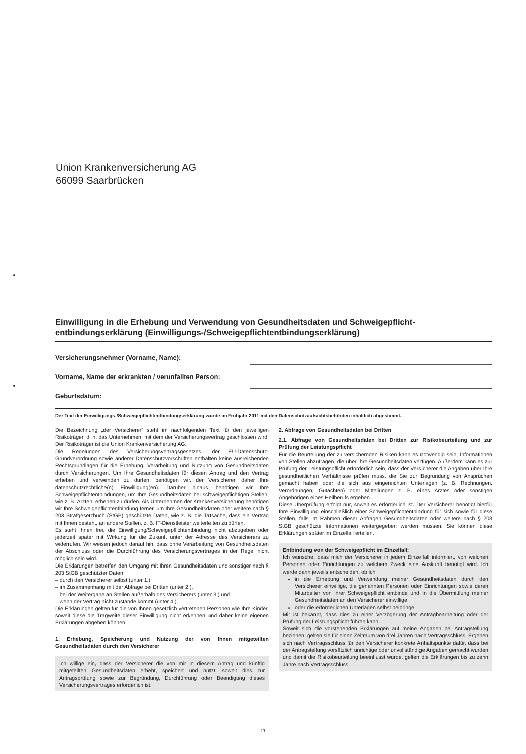Union Krankenversicherung AG
66099 Saarbrücken
Einwilligung in die Erhebung und Verwendung von Gesundheitsdaten und Schweigepflicht­entbindungserklärung (Einwilligungs-/Schweigepflichtentbindungserklärung)
Versicherungsnehmer (Vorname, Name):
Vorname, Name der erkrankten / verunfallten Person:
Geburtsdatum:
Der Text der Einwilligungs-/Schweigepflichtentbindungserklärung wurde im Frühjahr 2011 mit den Datenschutzaufsichtsbehörden inhaltlich abgestimmt.
Die Bezeichnung „der Versicherer“ steht im nachfolgenden Text für den jeweiligen Risikoträger, d. h. das Unternehmen, mit dem der Versicherungsvertrag geschlossen wird. Der Risikoträger ist die Union Krankenversicherung AG.
Die Regelungen des Versicherungsvertragsgesetzes, der EU-Datenschutz-Grundverordnung sowie anderer Datenschutzvorschriften enthalten keine ausreichenden Rechtsgrundlagen für die Erhebung, Verarbeitung und Nutzung von Gesundheitsdaten durch Versicherungen. Um Ihre Gesundheitsdaten für diesen Antrag und den Vertrag erheben und verwenden zu dürfen, benötigen wir, der Versicherer, daher Ihre datenschutzrechtliche(n) Einwilligung(en). Darüber hinaus benötigen wir Ihre Schweigepflichtentbindungen, um Ihre Gesundheitsdaten bei schweigepflichtigen Stellen, wie z. B. Ärzten, erheben zu dürfen. Als Unternehmen der Krankenversicherung benötigen wir Ihre Schweigepflichtentbindung ferner, um Ihre Gesundheitsdaten oder weitere nach § 203 Strafgesetzbuch (StGB) geschützte Daten, wie z. B. die Tatsache, dass ein Vertrag mit Ihnen besteht, an andere Stellen, z. B. IT-Dienstleister weiterleiten zu dürfen.
Es steht Ihnen frei, die Einwilligung/Schweigepflichtentbindung nicht abzugeben oder jederzeit später mit Wirkung für die Zukunft unter der Adresse des Versicherers zu widerrufen. Wir weisen jedoch darauf hin, dass ohne Verarbeitung von Gesundheitsdaten der Abschluss oder die Durchführung des Versicherungsvertrages in der Regel nicht möglich sein wird.
Die Erklärungen betreffen den Umgang mit Ihren Gesundheitsdaten und sonstiger nach § 203 StGB geschützter Daten
– durch den Versicherer selbst (unter 1.)
– im Zusammenhang mit der Abfrage bei Dritten (unter 2.),
– bei der Weitergabe an Stellen außerhalb des Versicherers (unter 3.) und
– wenn der Vertrag nicht zustande kommt (unter 4.).
Die Erklärungen gelten für die von Ihnen gesetzlich vertretenen Personen wie Ihre Kinder, soweit diese die Tragweite dieser Einwilligung nicht erkennen und daher keine eigenen Erklärungen abgeben können.
1. Erhebung, Speicherung und Nutzung der von Ihnen mitgeteilten Gesundheitsdaten durch den Versicherer
Ich willige ein, dass der Versicherer die von mir in diesem Antrag und künftig mitgeteilten Gesundheitsdaten erhebt, speichert und nutzt, soweit dies zur Antragsprüfung sowie zur Begründung, Durchführung oder Beendigung dieses Versicherungsvertrages erforderlich ist.
2. Abfrage von Gesundheitsdaten bei Dritten
2.1. Abfrage von Gesundheitsdaten bei Dritten zur Risikobeurteilung und zur Prüfung der Leistungspflicht
Für die Beurteilung der zu versichernden Risiken kann es notwendig sein, Informationen von Stellen abzufragen, die über Ihre Gesundheitsdaten verfügen. Außerdem kann es zur Prüfung der Leistungspflicht erforderlich sein, dass der Versicherer die Angaben über Ihre gesundheitlichen Verhältnisse prüfen muss, die Sie zur Begründung von Ansprüchen gemacht haben oder die sich aus eingereichten Unterlagen (z. B. Rechnungen, Verordnungen, Gutachten) oder Mitteilungen z. B. eines Arztes oder sonstigen Angehörigen eines Heilberufs ergeben.
Diese Überprüfung erfolgt nur, soweit es erforderlich ist. Der Versicherer benötigt hierfür Ihre Einwilligung einschließlich einer Schweigepflichtentbindung für sich sowie für diese Stellen, falls im Rahmen dieser Abfragen Gesundheitsdaten oder weitere nach § 203 StGB geschützte Informationen weitergegeben werden müssen. Sie können diese Erklärungen später im Einzelfall erteilen.
Entbindung von der Schweigepflicht im Einzelfall:
Ich wünsche, dass mich der Versicherer in jedem Einzelfall informiert, von welchen Personen oder Einrichtungen zu welchem Zweck eine Auskunft benötigt wird. Ich werde dann jeweils entscheiden, ob ich
in die Erhebung und Verwendung meiner Gesundheitsdaten durch den Versicherer einwillige, die genannten Personen oder Einrichtungen sowie deren Mitarbeiter von ihrer Schweigepflicht entbinde und in die Übermittlung meiner Gesundheitsdaten an den Versicherer einwillige
oder die erforderlichen Unterlagen selbst beibringe.
Mir ist bekannt, dass dies zu einer Verzögerung der Antragbearbeitung oder der Prüfung der Leistungspflicht führen kann.
Soweit sich die vorstehenden Erklärungen auf meine Angaben bei Antragstellung beziehen, gelten sie für einen Zeitraum von drei Jahren nach Vertragsschluss. Ergeben sich nach Vertragsschluss für den Versicherer konkrete Anhaltspunkte dafür, dass bei der Antragstellung vorsätzlich unrichtige oder unvollständige Angaben gemacht wurden und damit die Risikobeurteilung beeinflusst wurde, gelten die Erklärungen bis zu zehn Jahre nach Vertragsschluss.
– 11 –